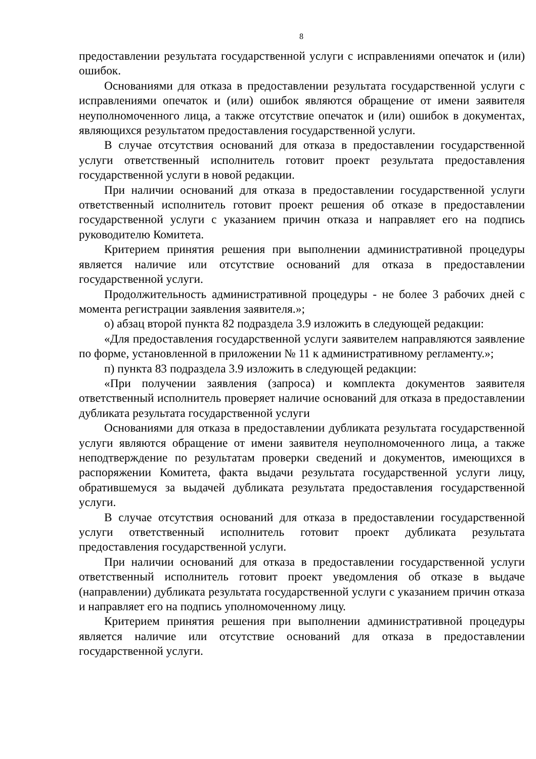8
предоставлении результата государственной услуги с исправлениями опечаток и (или) ошибок.
Основаниями для отказа в предоставлении результата государственной услуги с исправлениями опечаток и (или) ошибок являются обращение от имени заявителя неуполномоченного лица, а также отсутствие опечаток и (или) ошибок в документах, являющихся результатом предоставления государственной услуги.
В случае отсутствия оснований для отказа в предоставлении государственной услуги ответственный исполнитель готовит проект результата предоставления государственной услуги в новой редакции.
При наличии оснований для отказа в предоставлении государственной услуги ответственный исполнитель готовит проект решения об отказе в предоставлении государственной услуги с указанием причин отказа и направляет его на подпись руководителю Комитета.
Критерием принятия решения при выполнении административной процедуры является наличие или отсутствие оснований для отказа в предоставлении государственной услуги.
Продолжительность административной процедуры - не более 3 рабочих дней с момента регистрации заявления заявителя.»;
о) абзац второй пункта 82 подраздела 3.9 изложить в следующей редакции:
«Для предоставления государственной услуги заявителем направляются заявление по форме, установленной в приложении № 11 к административному регламенту.»;
п) пункта 83 подраздела 3.9 изложить в следующей редакции:
«При получении заявления (запроса) и комплекта документов заявителя ответственный исполнитель проверяет наличие оснований для отказа в предоставлении дубликата результата государственной услуги
Основаниями для отказа в предоставлении дубликата результата государственной услуги являются обращение от имени заявителя неуполномоченного лица, а также неподтверждение по результатам проверки сведений и документов, имеющихся в распоряжении Комитета, факта выдачи результата государственной услуги лицу, обратившемуся за выдачей дубликата результата предоставления государственной услуги.
В случае отсутствия оснований для отказа в предоставлении государственной услуги ответственный исполнитель готовит проект дубликата результата предоставления государственной услуги.
При наличии оснований для отказа в предоставлении государственной услуги ответственный исполнитель готовит проект уведомления об отказе в выдаче (направлении) дубликата результата государственной услуги с указанием причин отказа и направляет его на подпись уполномоченному лицу.
Критерием принятия решения при выполнении административной процедуры является наличие или отсутствие оснований для отказа в предоставлении государственной услуги.